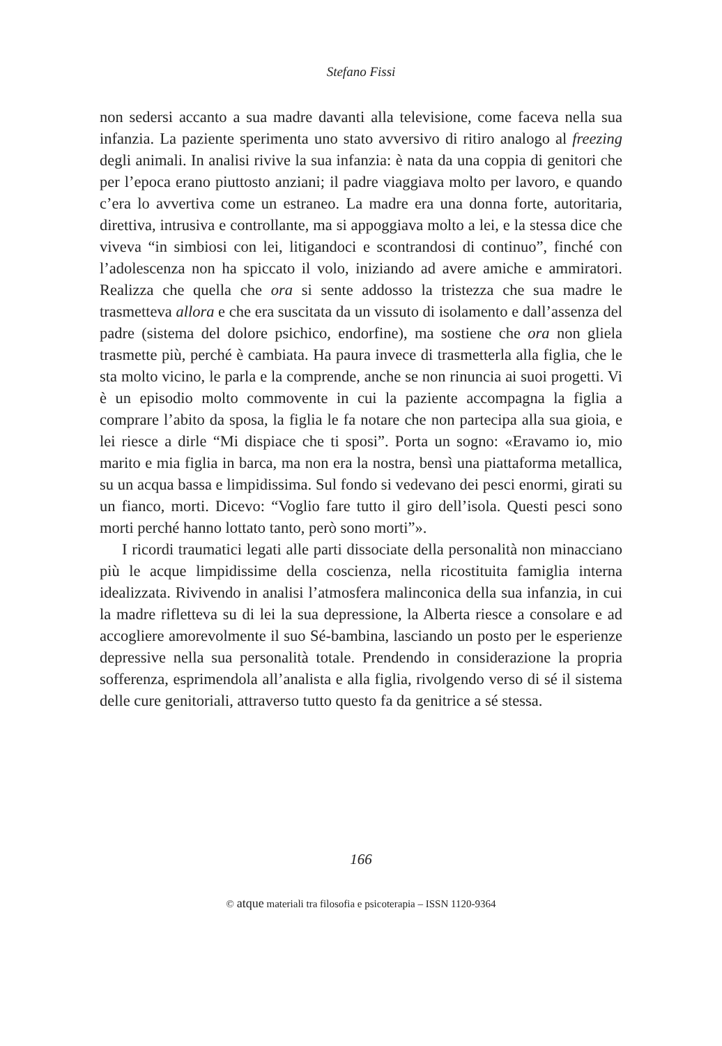Stefano Fissi
non sedersi accanto a sua madre davanti alla televisione, come faceva nella sua infanzia. La paziente sperimenta uno stato avversivo di ritiro analogo al freezing degli animali. In analisi rivive la sua infanzia: è nata da una coppia di genitori che per l’epoca erano piuttosto anziani; il padre viaggiava molto per lavoro, e quando c’era lo avvertiva come un estraneo. La madre era una donna forte, autoritaria, direttiva, intrusiva e controllante, ma si appoggiava molto a lei, e la stessa dice che viveva “in simbiosi con lei, litigandoci e scontrandosi di continuo”, finché con l’adolescenza non ha spiccato il volo, iniziando ad avere amiche e ammiratori. Realizza che quella che ora si sente addosso la tristezza che sua madre le trasmetteva allora e che era suscitata da un vissuto di isolamento e dall’assenza del padre (sistema del dolore psichico, endorfine), ma sostiene che ora non gliela trasmette più, perché è cambiata. Ha paura invece di trasmetterla alla figlia, che le sta molto vicino, le parla e la comprende, anche se non rinuncia ai suoi progetti. Vi è un episodio molto commovente in cui la paziente accompagna la figlia a comprare l’abito da sposa, la figlia le fa notare che non partecipa alla sua gioia, e lei riesce a dirle “Mi dispiace che ti sposi”. Porta un sogno: «Eravamo io, mio marito e mia figlia in barca, ma non era la nostra, bensì una piattaforma metallica, su un acqua bassa e limpidissima. Sul fondo si vedevano dei pesci enormi, girati su un fianco, morti. Dicevo: “Voglio fare tutto il giro dell’isola. Questi pesci sono morti perché hanno lottato tanto, però sono morti”».
I ricordi traumatici legati alle parti dissociate della personalità non minacciano più le acque limpidissime della coscienza, nella ricostituita famiglia interna idealizzata. Rivivendo in analisi l’atmosfera malinconica della sua infanzia, in cui la madre rifletteva su di lei la sua depressione, la Alberta riesce a consolare e ad accogliere amorevolmente il suo Sé-bambina, lasciando un posto per le esperienze depressive nella sua personalità totale. Prendendo in considerazione la propria sofferenza, esprimendola all’analista e alla figlia, rivolgendo verso di sé il sistema delle cure genitoriali, attraverso tutto questo fa da genitrice a sé stessa.
166
© atque materiali tra filosofia e psicoterapia – ISSN 1120-9364